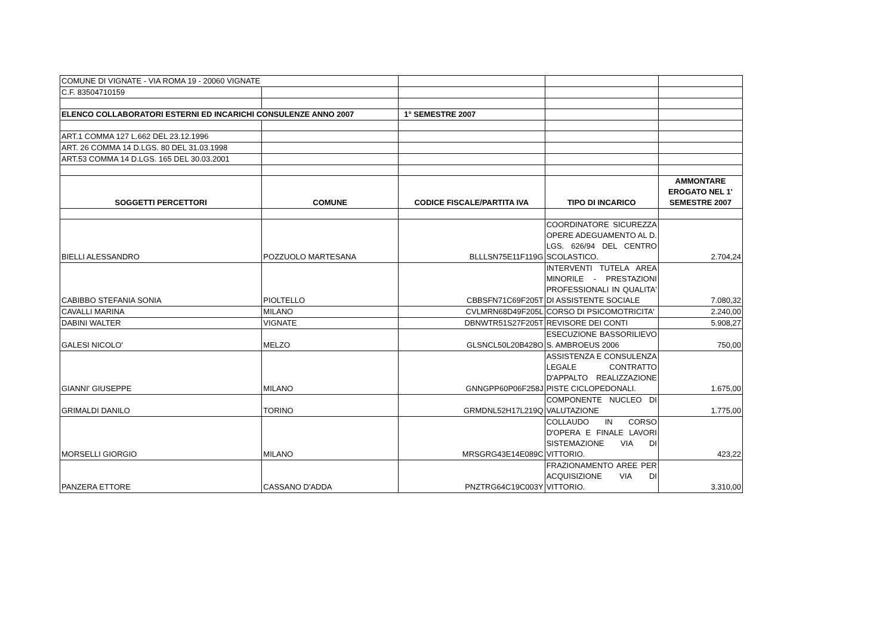| COMUNE DI VIGNATE - VIA ROMA 19 - 20060 VIGNATE | | | | |
| C.F. 83504710159 | | | | |
| ELENCO COLLABORATORI ESTERNI ED INCARICHI CONSULENZE ANNO 2007 | | 1° SEMESTRE 2007 | | |
| ART.1 COMMA 127 L.662 DEL 23.12.1996 | | | | |
| ART. 26 COMMA 14 D.LGS. 80 DEL 31.03.1998 | | | | |
| ART.53 COMMA 14 D.LGS. 165 DEL 30.03.2001 | | | | |
| SOGGETTI PERCETTORI | COMUNE | CODICE FISCALE/PARTITA IVA | TIPO DI INCARICO | AMMONTARE EROGATO NEL 1' SEMESTRE 2007 |
| BIELLI ALESSANDRO | POZZUOLO MARTESANA | BLLLSN75E11F119G | COORDINATORE SICUREZZA OPERE ADEGUAMENTO AL D. LGS. 626/94 DEL CENTRO SCOLASTICO. | 2.704,24 |
| CABIBBO STEFANIA SONIA | PIOLTELLO | CBBSFN71C69F205T | INTERVENTI TUTELA AREA MINORILE - PRESTAZIONI PROFESSIONALI IN QUALITA' DI ASSISTENTE SOCIALE | 7.080,32 |
| CAVALLI MARINA | MILANO | CVLMRN68D49F205L | CORSO DI PSICOMOTRICITA' | 2.240,00 |
| DABINI WALTER | VIGNATE | DBNWTR51S27F205T | REVISORE DEI CONTI | 5.908,27 |
| GALESI NICOLO' | MELZO | GLSNCL50L20B428O | ESECUZIONE BASSORILIEVO S. AMBROEUS 2006 | 750,00 |
| GIANNI' GIUSEPPE | MILANO | GNNGPP60P06F258J | ASSISTENZA E CONSULENZA LEGALE CONTRATTO D'APPALTO REALIZZAZIONE PISTE CICLOPEDONALI. | 1.675,00 |
| GRIMALDI DANILO | TORINO | GRMDNL52H17L219Q | COMPONENTE NUCLEO DI VALUTAZIONE | 1.775,00 |
| MORSELLI GIORGIO | MILANO | MRSGRG43E14E089C | COLLAUDO IN CORSO D'OPERA E FINALE LAVORI SISTEMAZIONE VIA DI VITTORIO. | 423,22 |
| PANZERA ETTORE | CASSANO D'ADDA | PNZTRG64C19C003Y | FRAZIONAMENTO AREE PER ACQUISIZIONE VIA DI VITTORIO. | 3.310,00 |